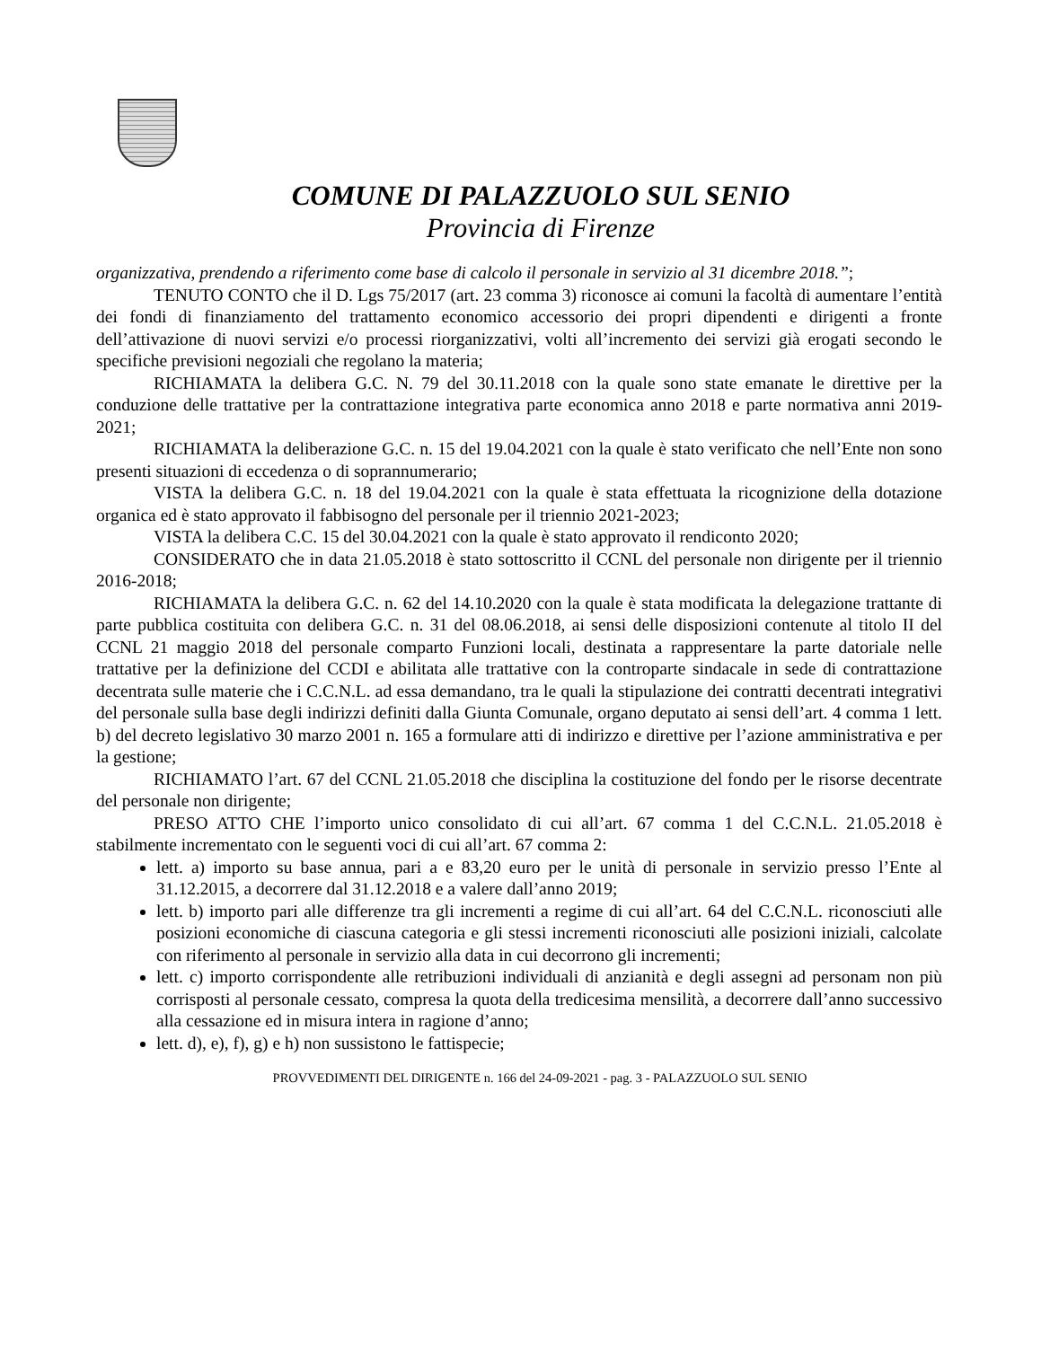COMUNE DI PALAZZUOLO SUL SENIO
Provincia di Firenze
organizzativa, prendendo a riferimento come base di calcolo il personale in servizio al 31 dicembre 2018.”;
TENUTO CONTO che il D. Lgs 75/2017 (art. 23 comma 3) riconosce ai comuni la facoltà di aumentare l’entità dei fondi di finanziamento del trattamento economico accessorio dei propri dipendenti e dirigenti a fronte dell’attivazione di nuovi servizi e/o processi riorganizzativi, volti all’incremento dei servizi già erogati secondo le specifiche previsioni negoziali che regolano la materia;
RICHIAMATA la delibera G.C. N. 79 del 30.11.2018 con la quale sono state emanate le direttive per la conduzione delle trattative per la contrattazione integrativa parte economica anno 2018 e parte normativa anni 2019-2021;
RICHIAMATA la deliberazione G.C. n. 15 del 19.04.2021 con la quale è stato verificato che nell’Ente non sono presenti situazioni di eccedenza o di soprannumerario;
VISTA la delibera G.C. n. 18 del 19.04.2021 con la quale è stata effettuata la ricognizione della dotazione organica ed è stato approvato il fabbisogno del personale per il triennio 2021-2023;
VISTA la delibera C.C. 15 del 30.04.2021 con la quale è stato approvato il rendiconto 2020;
CONSIDERATO che in data 21.05.2018 è stato sottoscritto il CCNL del personale non dirigente per il triennio 2016-2018;
RICHIAMATA la delibera G.C. n. 62 del 14.10.2020 con la quale è stata modificata la delegazione trattante di parte pubblica costituita con delibera G.C. n. 31 del 08.06.2018, ai sensi delle disposizioni contenute al titolo II del CCNL 21 maggio 2018 del personale comparto Funzioni locali, destinata a rappresentare la parte datoriale nelle trattative per la definizione del CCDI e abilitata alle trattative con la controparte sindacale in sede di contrattazione decentrata sulle materie che i C.C.N.L. ad essa demandano, tra le quali la stipulazione dei contratti decentrati integrativi del personale sulla base degli indirizzi definiti dalla Giunta Comunale, organo deputato ai sensi dell’art. 4 comma 1 lett. b) del decreto legislativo 30 marzo 2001 n. 165 a formulare atti di indirizzo e direttive per l’azione amministrativa e per la gestione;
RICHIAMATO l’art. 67 del CCNL 21.05.2018 che disciplina la costituzione del fondo per le risorse decentrate del personale non dirigente;
PRESO ATTO CHE l’importo unico consolidato di cui all’art. 67 comma 1 del C.C.N.L. 21.05.2018 è stabilmente incrementato con le seguenti voci di cui all’art. 67 comma 2:
lett. a) importo su base annua, pari a e 83,20 euro per le unità di personale in servizio presso l’Ente al 31.12.2015, a decorrere dal 31.12.2018 e a valere dall’anno 2019;
lett. b) importo pari alle differenze tra gli incrementi a regime di cui all’art. 64 del C.C.N.L. riconosciuti alle posizioni economiche di ciascuna categoria e gli stessi incrementi riconosciuti alle posizioni iniziali, calcolate con riferimento al personale in servizio alla data in cui decorrono gli incrementi;
lett. c) importo corrispondente alle retribuzioni individuali di anzianità e degli assegni ad personam non più corrisposti al personale cessato, compresa la quota della tredicesima mensilità, a decorrere dall’anno successivo alla cessazione ed in misura intera in ragione d’anno;
lett. d), e), f), g) e h) non sussistono le fattispecie;
PROVVEDIMENTI DEL DIRIGENTE n. 166 del 24-09-2021 - pag. 3 - PALAZZUOLO SUL SENIO